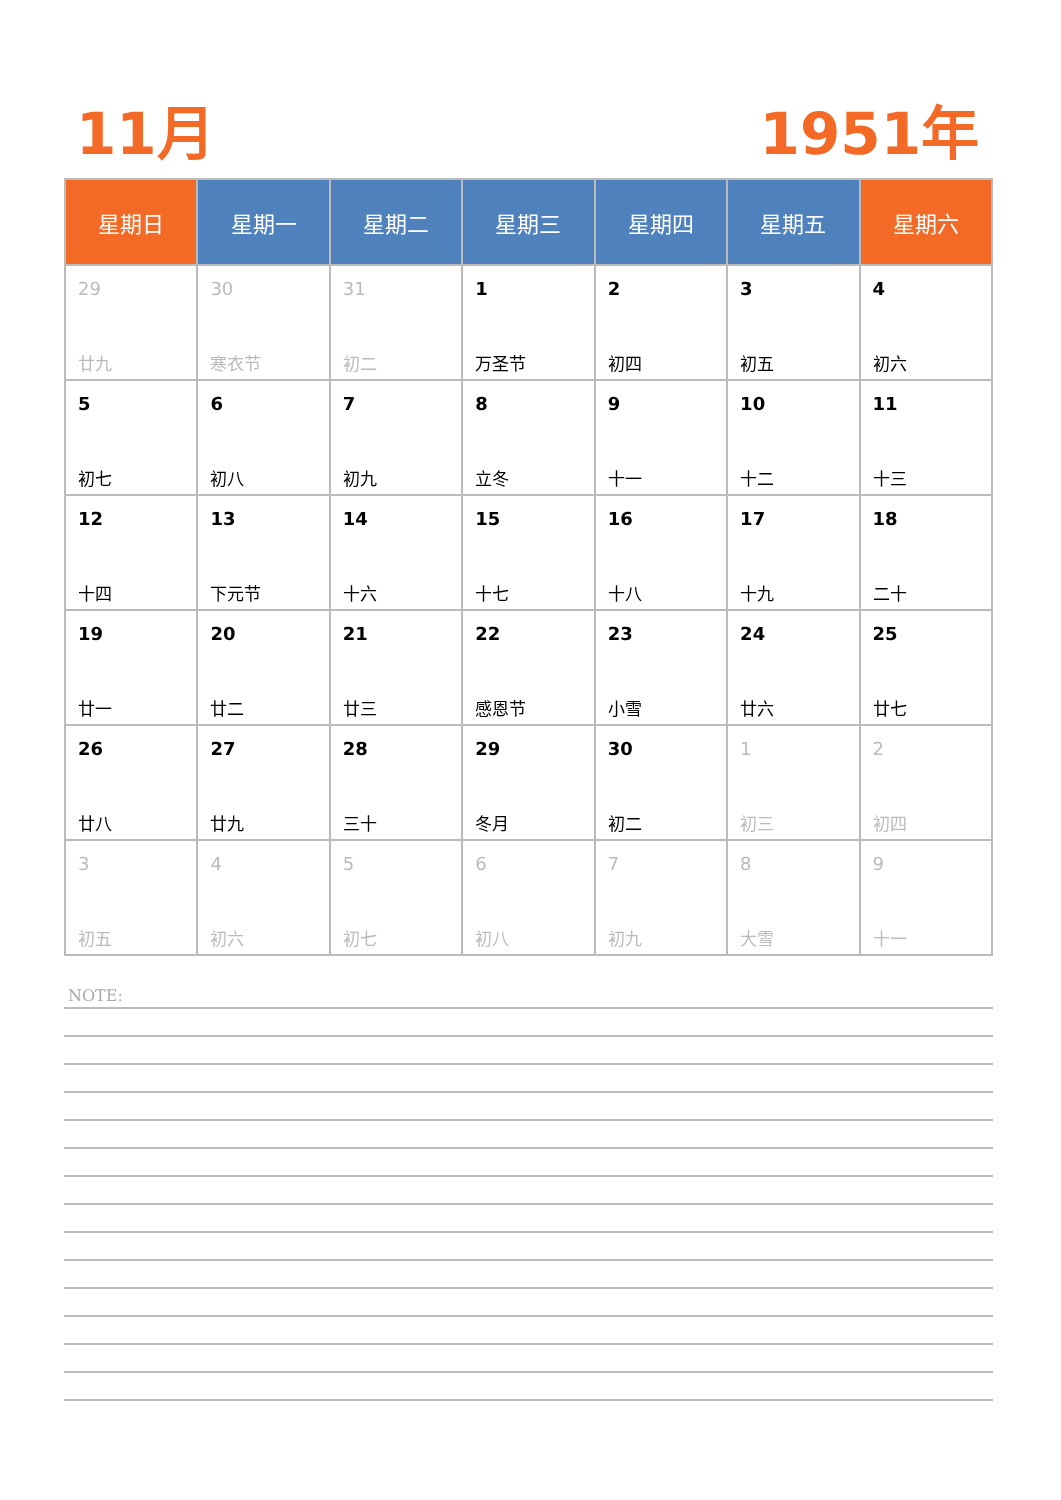11月 1951年
| 星期日 | 星期一 | 星期二 | 星期三 | 星期四 | 星期五 | 星期六 |
| --- | --- | --- | --- | --- | --- | --- |
| 29 廿九 | 30 寒衣节 | 31 初二 | 1 万圣节 | 2 初四 | 3 初五 | 4 初六 |
| 5 初七 | 6 初八 | 7 初九 | 8 立冬 | 9 十一 | 10 十二 | 11 十三 |
| 12 十四 | 13 下元节 | 14 十六 | 15 十七 | 16 十八 | 17 十九 | 18 二十 |
| 19 廿一 | 20 廿二 | 21 廿三 | 22 感恩节 | 23 小雪 | 24 廿六 | 25 廿七 |
| 26 廿八 | 27 廿九 | 28 三十 | 29 冬月 | 30 初二 | 1 初三 | 2 初四 |
| 3 初五 | 4 初六 | 5 初七 | 6 初八 | 7 初九 | 8 大雪 | 9 十一 |
NOTE: